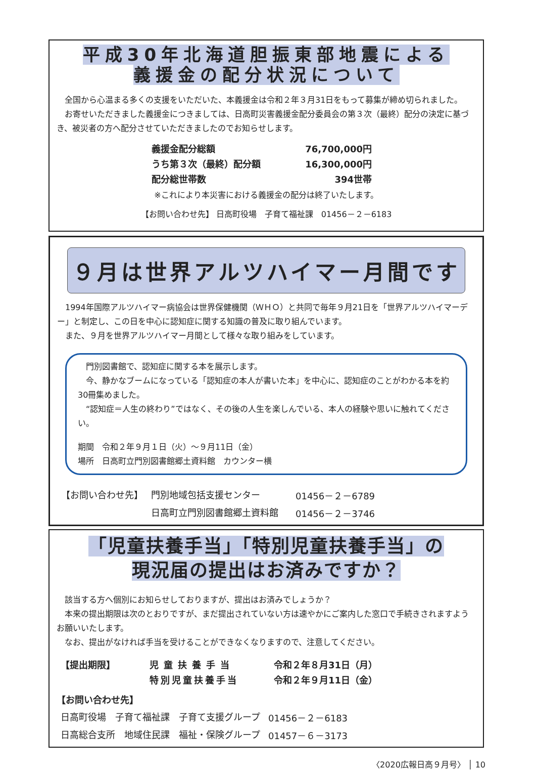平成30年北海道胆振東部地震による
義援金の配分状況について
全国から心温まる多くの支援をいただいた、本義援金は令和２年３月31日をもって募集が締め切られました。
お寄せいただきました義援金につきましては、日高町災害義援金配分委員会の第３次（最終）配分の決定に基づき、被災者の方へ配分させていただきましたのでお知らせします。
| 義援金配分総額 | 76,700,000円 |
| うち第３次（最終）配分額 | 16,300,000円 |
| 配分総世帯数 | 394世帯 |
※これにより本災害における義援金の配分は終了いたします。
【お問い合わせ先】 日高町役場　子育て福祉課　01456－２－6183
９月は世界アルツハイマー月間です
1994年国際アルツハイマー病協会は世界保健機関（ＷＨＯ）と共同で毎年９月21日を「世界アルツハイマーデー」と制定し、この日を中心に認知症に関する知識の普及に取り組んでいます。
また、９月を世界アルツハイマー月間として様々な取り組みをしています。
門別図書館で、認知症に関する本を展示します。
今、静かなブームになっている「認知症の本人が書いた本」を中心に、認知症のことがわかる本を約30冊集めました。
“認知症＝人生の終わり”ではなく、その後の人生を楽しんでいる、本人の経験や思いに触れてください。
期間　令和２年９月１日（火）～９月11日（金）
場所　日高町立門別図書館郷土資料館　カウンター横
| 【お問い合わせ先】 | 門別地域包括支援センター | 01456－２－6789 |
| | 日高町立門別図書館郷土資料館 | 01456－２－3746 |
「児童扶養手当」「特別児童扶養手当」の
現況届の提出はお済みですか？
該当する方へ個別にお知らせしておりますが、提出はお済みでしょうか？
本来の提出期限は次のとおりですが、まだ提出されていない方は速やかにご案内した窓口で手続きされますようお願いいたします。
なお、提出がなければ手当を受けることができなくなりますので、注意してください。
| 【提出期限】 | 児童扶養手当 | 令和２年８月31日（月） |
| | 特別児童扶養手当 | 令和２年９月11日（金） |
【お問い合わせ先】
| 日高町役場 子育て福祉課 子育て支援グループ | 01456－２－6183 |
| 日高総合支所 地域住民課 福祉・保険グループ | 01457－６－3173 |
〈2020広報日高９月号〉 │ 10